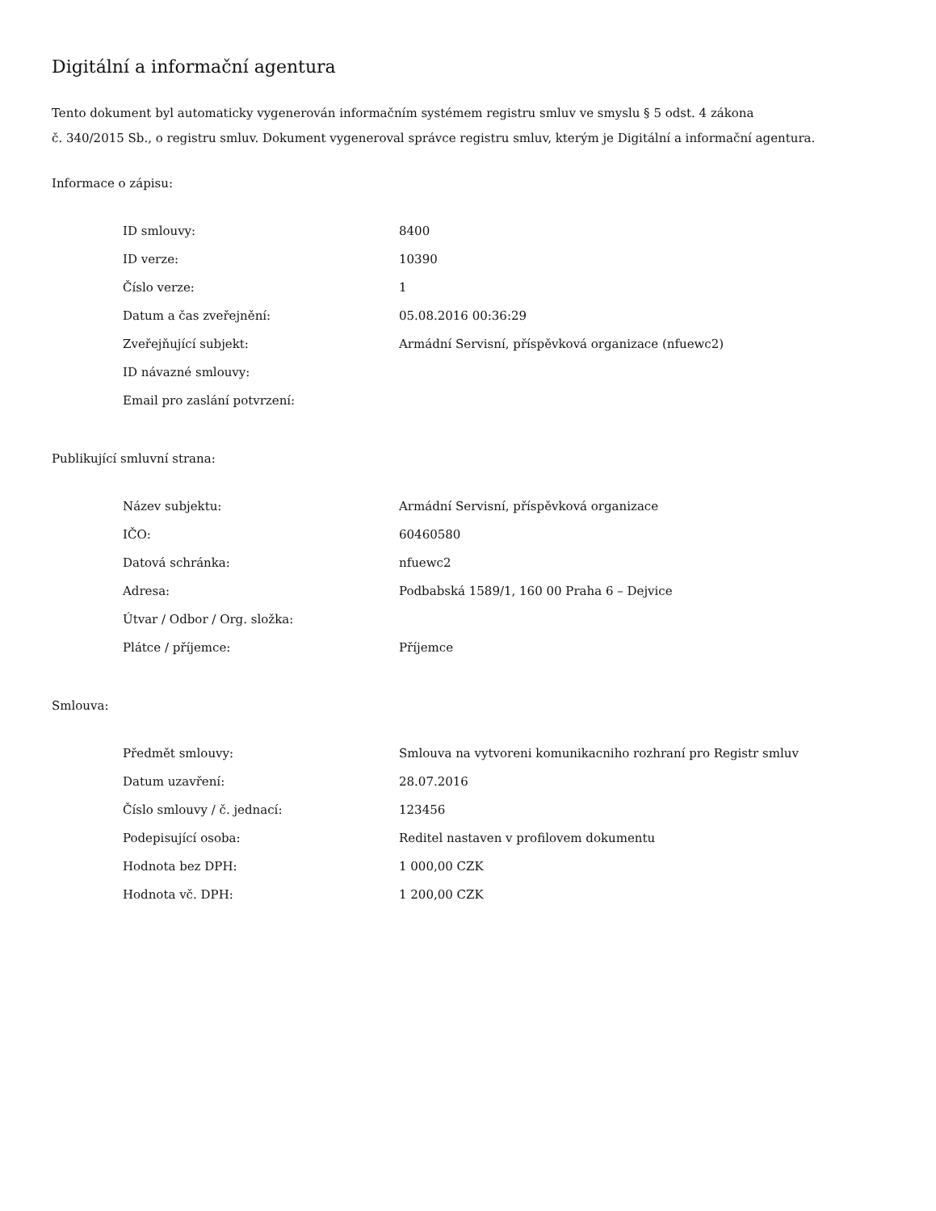Digitální a informační agentura
Tento dokument byl automaticky vygenerován informačním systémem registru smluv ve smyslu § 5 odst. 4 zákona
č. 340/2015 Sb., o registru smluv. Dokument vygeneroval správce registru smluv, kterým je Digitální a informační agentura.
Informace o zápisu:
| ID smlouvy: | 8400 |
| ID verze: | 10390 |
| Číslo verze: | 1 |
| Datum a čas zveřejnění: | 05.08.2016 00:36:29 |
| Zveřejňující subjekt: | Armádní Servisní, příspěvková organizace (nfuewc2) |
| ID návazné smlouvy: | |
| Email pro zaslání potvrzení: | |
Publikující smluvní strana:
| Název subjektu: | Armádní Servisní, příspěvková organizace |
| IČO: | 60460580 |
| Datová schránka: | nfuewc2 |
| Adresa: | Podbabská 1589/1, 160 00 Praha 6 – Dejvice |
| Útvar / Odbor / Org. složka: | |
| Plátce / příjemce: | Příjemce |
Smlouva:
| Předmět smlouvy: | Smlouva na vytvoreni komunikacniho rozhraní pro Registr smluv |
| Datum uzavření: | 28.07.2016 |
| Číslo smlouvy / č. jednací: | 123456 |
| Podepisující osoba: | Reditel nastaven v profilovem dokumentu |
| Hodnota bez DPH: | 1 000,00 CZK |
| Hodnota vč. DPH: | 1 200,00 CZK |